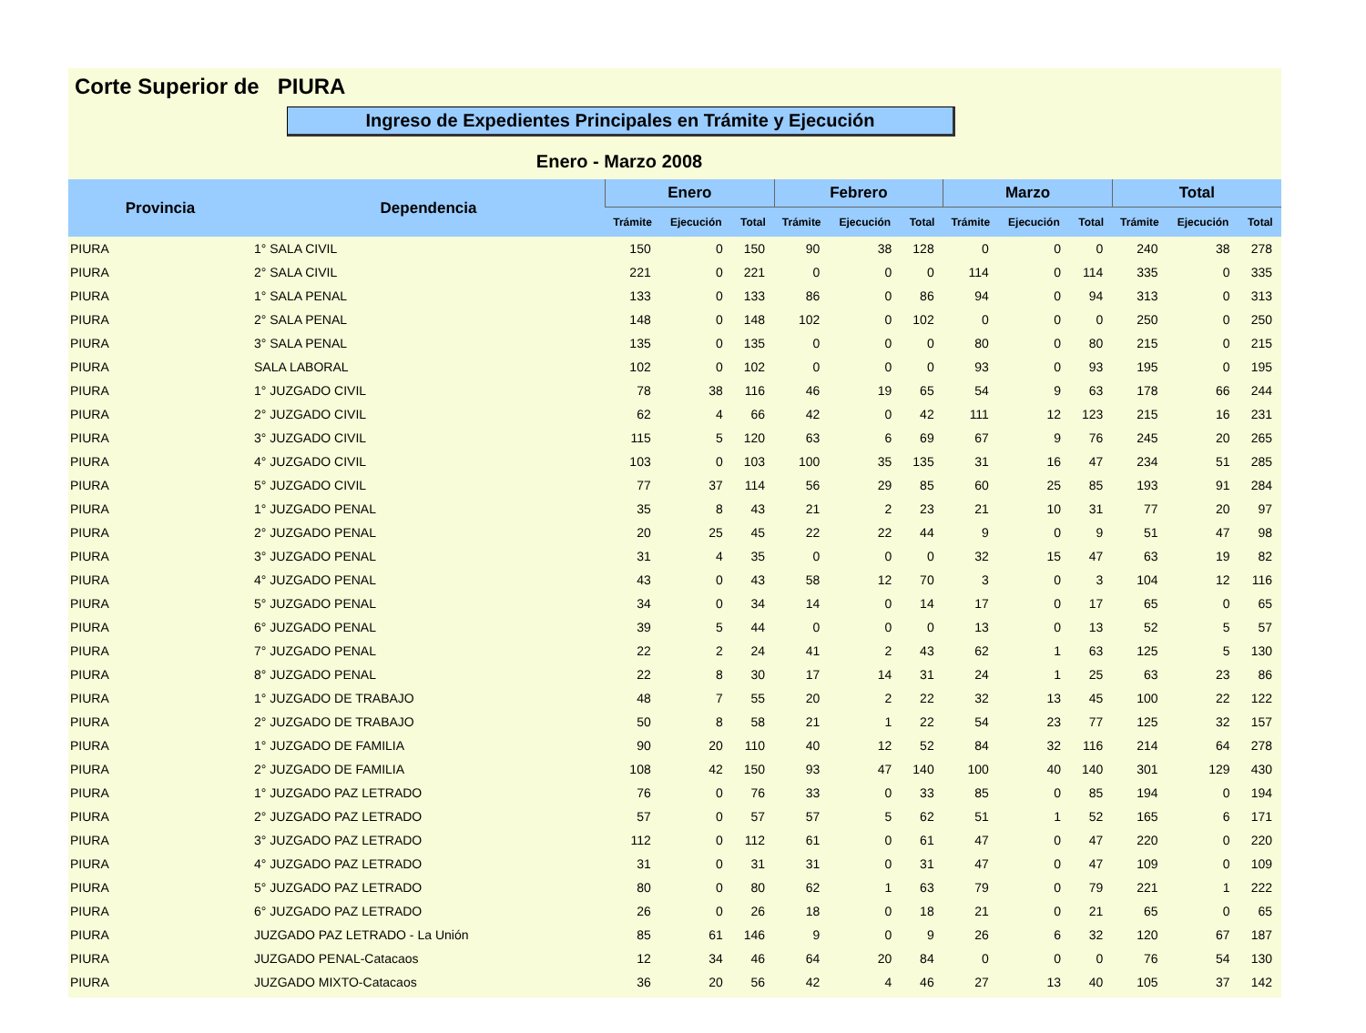Corte Superior de PIURA
Ingreso de Expedientes Principales en Trámite y Ejecución
Enero - Marzo 2008
| Provincia | Dependencia | Enero | | | Febrero | | | Marzo | | | Total | | |
| --- | --- | --- | --- | --- | --- | --- | --- | --- | --- | --- | --- | --- | --- |
| | | Trámite | Ejecución | Total | Trámite | Ejecución | Total | Trámite | Ejecución | Total | Trámite | Ejecución | Total |
| PIURA | 1° SALA CIVIL | 150 | 0 | 150 | 90 | 38 | 128 | 0 | 0 | 0 | 240 | 38 | 278 |
| PIURA | 2° SALA CIVIL | 221 | 0 | 221 | 0 | 0 | 0 | 114 | 0 | 114 | 335 | 0 | 335 |
| PIURA | 1° SALA PENAL | 133 | 0 | 133 | 86 | 0 | 86 | 94 | 0 | 94 | 313 | 0 | 313 |
| PIURA | 2° SALA PENAL | 148 | 0 | 148 | 102 | 0 | 102 | 0 | 0 | 0 | 250 | 0 | 250 |
| PIURA | 3° SALA PENAL | 135 | 0 | 135 | 0 | 0 | 0 | 80 | 0 | 80 | 215 | 0 | 215 |
| PIURA | SALA LABORAL | 102 | 0 | 102 | 0 | 0 | 0 | 93 | 0 | 93 | 195 | 0 | 195 |
| PIURA | 1° JUZGADO CIVIL | 78 | 38 | 116 | 46 | 19 | 65 | 54 | 9 | 63 | 178 | 66 | 244 |
| PIURA | 2° JUZGADO CIVIL | 62 | 4 | 66 | 42 | 0 | 42 | 111 | 12 | 123 | 215 | 16 | 231 |
| PIURA | 3° JUZGADO CIVIL | 115 | 5 | 120 | 63 | 6 | 69 | 67 | 9 | 76 | 245 | 20 | 265 |
| PIURA | 4° JUZGADO CIVIL | 103 | 0 | 103 | 100 | 35 | 135 | 31 | 16 | 47 | 234 | 51 | 285 |
| PIURA | 5° JUZGADO CIVIL | 77 | 37 | 114 | 56 | 29 | 85 | 60 | 25 | 85 | 193 | 91 | 284 |
| PIURA | 1° JUZGADO PENAL | 35 | 8 | 43 | 21 | 2 | 23 | 21 | 10 | 31 | 77 | 20 | 97 |
| PIURA | 2° JUZGADO PENAL | 20 | 25 | 45 | 22 | 22 | 44 | 9 | 0 | 9 | 51 | 47 | 98 |
| PIURA | 3° JUZGADO PENAL | 31 | 4 | 35 | 0 | 0 | 0 | 32 | 15 | 47 | 63 | 19 | 82 |
| PIURA | 4° JUZGADO PENAL | 43 | 0 | 43 | 58 | 12 | 70 | 3 | 0 | 3 | 104 | 12 | 116 |
| PIURA | 5° JUZGADO PENAL | 34 | 0 | 34 | 14 | 0 | 14 | 17 | 0 | 17 | 65 | 0 | 65 |
| PIURA | 6° JUZGADO PENAL | 39 | 5 | 44 | 0 | 0 | 0 | 13 | 0 | 13 | 52 | 5 | 57 |
| PIURA | 7° JUZGADO PENAL | 22 | 2 | 24 | 41 | 2 | 43 | 62 | 1 | 63 | 125 | 5 | 130 |
| PIURA | 8° JUZGADO PENAL | 22 | 8 | 30 | 17 | 14 | 31 | 24 | 1 | 25 | 63 | 23 | 86 |
| PIURA | 1° JUZGADO DE TRABAJO | 48 | 7 | 55 | 20 | 2 | 22 | 32 | 13 | 45 | 100 | 22 | 122 |
| PIURA | 2° JUZGADO DE TRABAJO | 50 | 8 | 58 | 21 | 1 | 22 | 54 | 23 | 77 | 125 | 32 | 157 |
| PIURA | 1° JUZGADO DE FAMILIA | 90 | 20 | 110 | 40 | 12 | 52 | 84 | 32 | 116 | 214 | 64 | 278 |
| PIURA | 2° JUZGADO DE FAMILIA | 108 | 42 | 150 | 93 | 47 | 140 | 100 | 40 | 140 | 301 | 129 | 430 |
| PIURA | 1° JUZGADO PAZ LETRADO | 76 | 0 | 76 | 33 | 0 | 33 | 85 | 0 | 85 | 194 | 0 | 194 |
| PIURA | 2° JUZGADO PAZ LETRADO | 57 | 0 | 57 | 57 | 5 | 62 | 51 | 1 | 52 | 165 | 6 | 171 |
| PIURA | 3° JUZGADO PAZ LETRADO | 112 | 0 | 112 | 61 | 0 | 61 | 47 | 0 | 47 | 220 | 0 | 220 |
| PIURA | 4° JUZGADO PAZ LETRADO | 31 | 0 | 31 | 31 | 0 | 31 | 47 | 0 | 47 | 109 | 0 | 109 |
| PIURA | 5° JUZGADO PAZ LETRADO | 80 | 0 | 80 | 62 | 1 | 63 | 79 | 0 | 79 | 221 | 1 | 222 |
| PIURA | 6° JUZGADO PAZ LETRADO | 26 | 0 | 26 | 18 | 0 | 18 | 21 | 0 | 21 | 65 | 0 | 65 |
| PIURA | JUZGADO PAZ LETRADO - La Unión | 85 | 61 | 146 | 9 | 0 | 9 | 26 | 6 | 32 | 120 | 67 | 187 |
| PIURA | JUZGADO PENAL-Catacaos | 12 | 34 | 46 | 64 | 20 | 84 | 0 | 0 | 0 | 76 | 54 | 130 |
| PIURA | JUZGADO MIXTO-Catacaos | 36 | 20 | 56 | 42 | 4 | 46 | 27 | 13 | 40 | 105 | 37 | 142 |